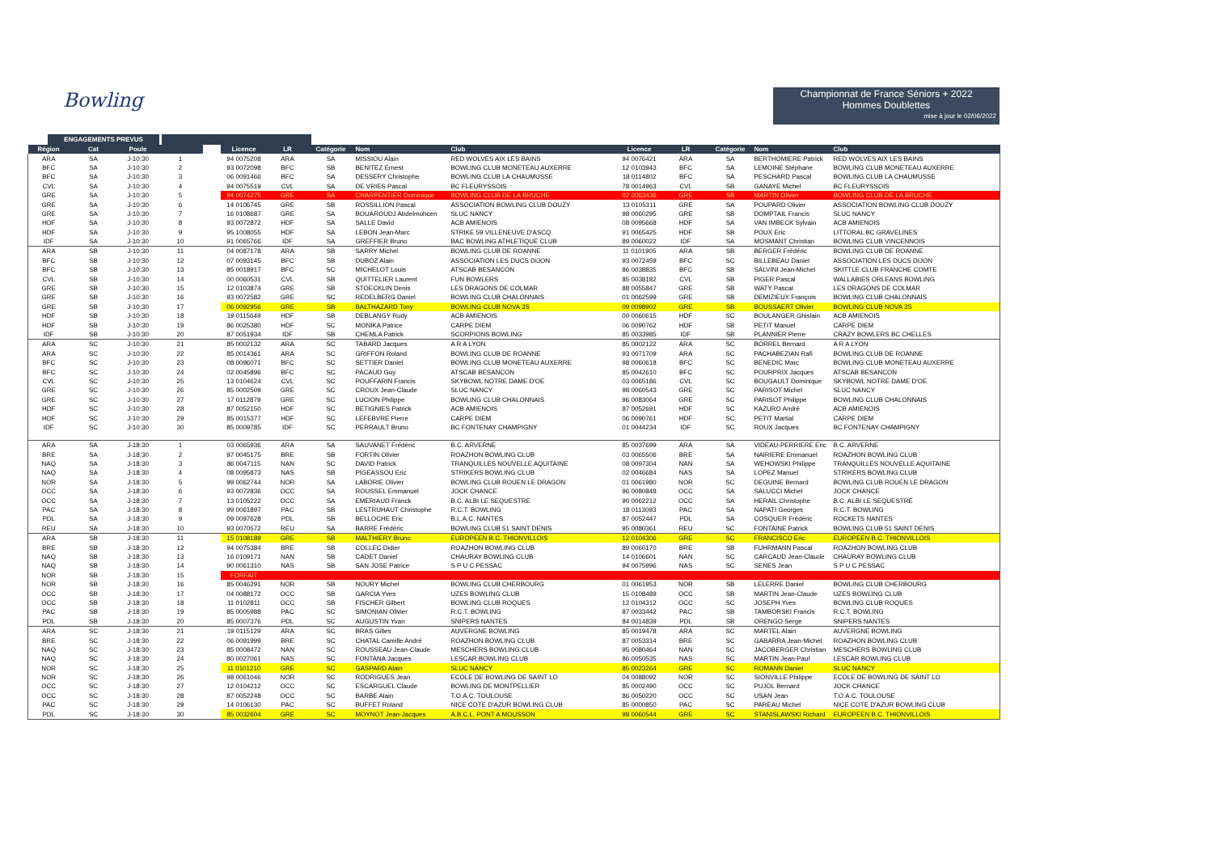Bowling
Championnat de France Séniors + 2022
Hommes Doublettes
mise à jour le 02/06/2022
ENGAGEMENTS PREVUS
| Région | Cat | Poule | | | Licence | LR | Catégorie | Nom | Club | Licence | LR | Catégorie | Nom | Club |
| --- | --- | --- | --- | --- | --- | --- | --- | --- | --- | --- | --- | --- | --- | --- |
| ARA | SA | J-10:30 | 1 | | 94 0075208 | ARA | SA | MISSIOU Alain | RED WOLVES AIX LES BAINS | 94 0076421 | ARA | SA | BERTHOMIERE Patrick | RED WOLVES AIX LES BAINS |
| BFC | SA | J-10:30 | 2 | | 93 0072098 | BFC | SB | BENITEZ Ernest | BOWLING CLUB MONETEAU AUXERRE | 12 0103943 | BFC | SA | LEMOINE Stéphane | BOWLING CLUB MONETEAU AUXERRE |
| BFC | SA | J-10:30 | 3 | | 06 0091466 | BFC | SA | DESSERY Christophe | BOWLING CLUB LA CHAUMUSSE | 18 0114802 | BFC | SA | PESCHARD Pascal | BOWLING CLUB LA CHAUMUSSE |
| CVL | SA | J-10:30 | 4 | | 94 0075519 | CVL | SA | DE VRIES Pascal | BC FLEURYSSOIS | 78 0014963 | CVL | SB | GANAYE Michel | BC FLEURYSSOIS |
| GRE | SA | J-10:30 | 5 | | 94 0074275 | GRE | SA | CHARPENTIER Dominique | BOWLING CLUB DE LA BRUCHE | 02 0063436 | GRE | SB | MARTIN Olivier | BOWLING CLUB DE LA BRUCHE |
| GRE | SA | J-10:30 | 6 | | 14 0106745 | GRE | SB | ROSSILLION Pascal | ASSOCIATION BOWLING CLUB DOUZY | 13 0105311 | GRE | SA | POUPARD Olivier | ASSOCIATION BOWLING CLUB DOUZY |
| GRE | SA | J-10:30 | 7 | | 16 0108687 | GRE | SA | BOUAROUDJ Abdelmohcen | SLUC NANCY | 98 0060295 | GRE | SB | DOMPTAIL Francis | SLUC NANCY |
| HDF | SA | J-10:30 | 8 | | 93 0072872 | HDF | SA | SALLE David | ACB AMIENOIS | 08 0095668 | HDF | SA | VAN IMBECK Sylvain | ACB AMIENOIS |
| HDF | SA | J-10:30 | 9 | | 95 1008055 | HDF | SA | LEBON Jean-Marc | STRIKE 59 VILLENEUVE D'ASCQ | 91 0065425 | HDF | SB | POUX Eric | LITTORAL BC GRAVELINES |
| IDF | SA | J-10:30 | 10 | | 91 0065766 | IDF | SA | GREFFIER Bruno | BAC BOWLING ATHLETIQUE CLUB | 89 0060022 | IDF | SA | MOSMANT Christian | BOWLING CLUB VINCENNOIS |
| ARA | SB | J-10:30 | 11 | | 04 0087178 | ARA | SB | SARRY Michel | BOWLING CLUB DE ROANNE | 11 0101905 | ARA | SB | BERGER Frédéric | BOWLING CLUB DE ROANNE |
| BFC | SB | J-10:30 | 12 | | 07 0093145 | BFC | SB | DUBOZ Alain | ASSOCIATION LES DUCS DIJON | 93 0072459 | BFC | SC | BILLEBEAU Daniel | ASSOCIATION LES DUCS DIJON |
| BFC | SB | J-10:30 | 13 | | 85 0018917 | BFC | SC | MICHELOT Louis | ATSCAB BESANCON | 86 0038835 | BFC | SB | SALVINI Jean-Michel | SKITTLE CLUB FRANCHE COMTE |
| CVL | SB | J-10:30 | 14 | | 00 0060531 | CVL | SB | QUITTELIER Laurent | FUN BOWLERS | 85 0038182 | CVL | SB | PIGER Pascal | WALLABIES ORLEANS BOWLING |
| GRE | SB | J-10:30 | 15 | | 12 0103874 | GRE | SB | STOECKLIN Denis | LES DRAGONS DE COLMAR | 88 0055847 | GRE | SB | WATY Pascal | LES DRAGONS DE COLMAR |
| GRE | SB | J-10:30 | 16 | | 93 0072582 | GRE | SC | REDELBERG Daniel | BOWLING CLUB CHALONNAIS | 01 0062599 | GRE | SB | DEMIZIEUX François | BOWLING CLUB CHALONNAIS |
| GRE | SB | J-10:30 | 17 | | 06 0092956 | GRE | SB | BALTHAZARD Tony | BOWLING CLUB NOVA 3S | 09 0098902 | GRE | SB | BOUSSAERT Olivier | BOWLING CLUB NOVA 3S |
| HDF | SB | J-10:30 | 18 | | 19 0115649 | HDF | SB | DEBLANGY Rudy | ACB AMIENOIS | 00 0060615 | HDF | SC | BOULANGER Ghislain | ACB AMIENOIS |
| HDF | SB | J-10:30 | 19 | | 86 0025380 | HDF | SC | MONIKA Patrice | CARPE DIEM | 06 0090762 | HDF | SB | PETIT Manuel | CARPE DIEM |
| IDF | SB | J-10:30 | 20 | | 87 0051934 | IDF | SB | CHEMLA Patrick | SCORPIONS BOWLING | 85 0033985 | IDF | SB | PLANNIER Pierre | CRAZY BOWLERS BC CHELLES |
| ARA | SC | J-10:30 | 21 | | 85 0002132 | ARA | SC | TABARD Jacques | A R A LYON | 85 0002122 | ARA | SC | BORREL Bernard | A R A LYON |
| ARA | SC | J-10:30 | 22 | | 85 0014361 | ARA | SC | GRIFFON Roland | BOWLING CLUB DE ROANNE | 93 0071709 | ARA | SC | PACHABEZIAN Rafi | BOWLING CLUB DE ROANNE |
| BFC | SC | J-10:30 | 23 | | 08 0096071 | BFC | SC | SETTIER Daniel | BOWLING CLUB MONETEAU AUXERRE | 98 0060618 | BFC | SC | BENEDIC Marc | BOWLING CLUB MONETEAU AUXERRE |
| BFC | SC | J-10:30 | 24 | | 02 0045896 | BFC | SC | PACAUD Guy | ATSCAB BESANCON | 85 0042610 | BFC | SC | POURPRIX Jacques | ATSCAB BESANCON |
| CVL | SC | J-10:30 | 25 | | 13 0104624 | CVL | SC | POUFFARIN Francis | SKYBOWL NOTRE DAME D'OE | 03 0065186 | CVL | SC | BOUGAULT Dominique | SKYBOWL NOTRE DAME D'OE |
| GRE | SC | J-10:30 | 26 | | 85 0002509 | GRE | SC | CROUX Jean-Claude | SLUC NANCY | 98 0060543 | GRE | SC | PARISOT Michel | SLUC NANCY |
| GRE | SC | J-10:30 | 27 | | 17 0112879 | GRE | SC | LUCION Philippe | BOWLING CLUB CHALONNAIS | 96 0083064 | GRE | SC | PARISOT Philippe | BOWLING CLUB CHALONNAIS |
| HDF | SC | J-10:30 | 28 | | 87 0052150 | HDF | SC | BETIGNIES Patrick | ACB AMIENOIS | 87 0052691 | HDF | SC | KAZURO André | ACB AMIENOIS |
| HDF | SC | J-10:30 | 29 | | 85 0015377 | HDF | SC | LEFEBVRE Pierre | CARPE DIEM | 06 0090761 | HDF | SC | PETIT Martial | CARPE DIEM |
| IDF | SC | J-10:30 | 30 | | 85 0009785 | IDF | SC | PERRAULT Bruno | BC FONTENAY CHAMPIGNY | 01 0044234 | IDF | SC | ROUX Jacques | BC FONTENAY CHAMPIGNY |
| ARA | SA | J-18:30 | 1 | | 03 0065936 | ARA | SA | SAUVANET Frédéric | B.C. ARVERNE | 85 0037699 | ARA | SA | VIDEAU-PERRIERE Eric | B.C. ARVERNE |
| BRE | SA | J-18:30 | 2 | | 97 0045175 | BRE | SB | FORTIN Olivier | ROAZHON BOWLING CLUB | 03 0065506 | BRE | SA | NAIRIERE Emmanuel | ROAZHON BOWLING CLUB |
| NAQ | SA | J-18:30 | 3 | | 86 0047115 | NAN | SC | DAVID Patrick | TRANQUILLES NOUVELLE AQUITAINE | 08 0097304 | NAN | SA | WEHOWSKI Philippe | TRANQUILLES NOUVELLE AQUITAINE |
| NAQ | SA | J-18:30 | 4 | | 08 0095873 | NAS | SB | PIGEASSOU Eric | STRIKERS BOWLING CLUB | 02 0046684 | NAS | SA | LOPEZ Manuel | STRIKERS BOWLING CLUB |
| NOR | SA | J-18:30 | 5 | | 99 0062744 | NOR | SA | LABORIE Olivier | BOWLING CLUB ROUEN LE DRAGON | 01 0061980 | NOR | SC | DEGUINE Bernard | BOWLING CLUB ROUEN LE DRAGON |
| OCC | SA | J-18:30 | 6 | | 93 0072836 | OCC | SA | ROUSSEL Emmanuel | JOCK CHANCE | 96 0080848 | OCC | SA | SALUCCI Michel | JOCK CHANCE |
| OCC | SA | J-18:30 | 7 | | 13 0105222 | OCC | SA | EMERIAUD Franck | B.C. ALBI LE SEQUESTRE | 90 0062212 | OCC | SA | HERAIL Christophe | B.C. ALBI LE SEQUESTRE |
| PAC | SA | J-18:30 | 8 | | 99 0061897 | PAC | SB | LESTRUHAUT Christophe | R.C.T. BOWLING | 18 0113093 | PAC | SA | NAPATI Georges | R.C.T. BOWLING |
| PDL | SA | J-18:30 | 9 | | 09 0097628 | PDL | SB | BELLOCHE Eric | B.L.A.C. NANTES | 87 0052447 | PDL | SA | COSQUER Frédéric | ROCKETS NANTES |
| REU | SA | J-18:30 | 10 | | 93 0070572 | REU | SA | BARRE Frédéric | BOWLING CLUB 51 SAINT DENIS | 95 0080361 | REU | SC | FONTAINE Patrick | BOWLING CLUB 51 SAINT DENIS |
| ARA | SB | J-18:30 | 11 | | 15 0108189 | GRE | SB | MALTHIERY Bruno | EUROPEEN B.C. THIONVILLOIS | 12 0104306 | GRE | SC | FRANCISCO Eric | EUROPEEN B.C. THIONVILLOIS |
| BRE | SB | J-18:30 | 12 | | 94 0075384 | BRE | SB | COLLEC Didier | ROAZHON BOWLING CLUB | 89 0060170 | BRE | SB | FUHRMANN Pascal | ROAZHON BOWLING CLUB |
| NAQ | SB | J-18:30 | 13 | | 16 0109171 | NAN | SB | CADET Daniel | CHAURAY BOWLING CLUB | 14 0106601 | NAN | SC | CARCAUD Jean-Claude | CHAURAY BOWLING CLUB |
| NAQ | SB | J-18:30 | 14 | | 90 0061310 | NAS | SB | SAN JOSE Patrice | S P U C PESSAC | 94 0075996 | NAS | SC | SENES Jean | S P U C PESSAC |
| NOR | SB | J-18:30 | 15 | | FORFAIT | | | | | | | | | |
| NOR | SB | J-18:30 | 16 | | 85 0046291 | NOR | SB | NOURY Michel | BOWLING CLUB CHERBOURG | 01 0061953 | NOR | SB | LELERRE Daniel | BOWLING CLUB CHERBOURG |
| OCC | SB | J-18:30 | 17 | | 04 0088172 | OCC | SB | GARCIA Yves | UZES BOWLING CLUB | 15 0108489 | OCC | SB | MARTIN Jean-Claude | UZES BOWLING CLUB |
| OCC | SB | J-18:30 | 18 | | 11 0102811 | OCC | SB | FISCHER Gilbert | BOWLING CLUB ROQUES | 12 0104312 | OCC | SC | JOSEPH Yves | BOWLING CLUB ROQUES |
| PAC | SB | J-18:30 | 19 | | 85 0005988 | PAC | SC | SIMONIAN Olivier | R.C.T. BOWLING | 87 0033442 | PAC | SB | TAMBORSKI Francis | R.C.T. BOWLING |
| PDL | SB | J-18:30 | 20 | | 85 0007376 | PDL | SC | AUGUSTIN Yvan | SNIPERS NANTES | 84 0014839 | PDL | SB | ORENGO Serge | SNIPERS NANTES |
| ARA | SC | J-18:30 | 21 | | 19 0115129 | ARA | SC | BRAS Gilles | AUVERGNE BOWLING | 85 0019478 | ARA | SC | MARTEL Alain | AUVERGNE BOWLING |
| BRE | SC | J-18:30 | 22 | | 06 0091999 | BRE | SC | CHATAL Camille André | ROAZHON BOWLING CLUB | 87 0053314 | BRE | SC | GABARRA Jean-Michel | ROAZHON BOWLING CLUB |
| NAQ | SC | J-18:30 | 23 | | 85 0008472 | NAN | SC | ROUSSEAU Jean-Claude | MESCHERS BOWLING CLUB | 95 0080464 | NAN | SC | JACOBERGER Christian | MESCHERS BOWLING CLUB |
| NAQ | SC | J-18:30 | 24 | | 80 0027061 | NAS | SC | FONTANA Jacques | LESCAR BOWLING CLUB | 86 0050535 | NAS | SC | MARTIN Jean-Paul | LESCAR BOWLING CLUB |
| NOR | SC | J-18:30 | 25 | | 11 0101210 | GRE | SC | GASPARD Alain | SLUC NANCY | 85 0023264 | GRE | SC | ROMANN Daniel | SLUC NANCY |
| NOR | SC | J-18:30 | 26 | | 98 0061046 | NOR | SC | RODRIGUES Jean | ECOLE DE BOWLING DE SAINT LO | 04 0088092 | NOR | SC | SIONVILLE Philippe | ECOLE DE BOWLING DE SAINT LO |
| OCC | SC | J-18:30 | 27 | | 12 0104212 | OCC | SC | ESCARGUEL Claude | BOWLING DE MONTPELLIER | 85 0002490 | OCC | SC | PUJOL Bernard | JOCK CHANCE |
| OCC | SC | J-18:30 | 28 | | 87 0052248 | OCC | SC | BARBE Alain | T.O.A.C. TOULOUSE | 86 0050220 | OCC | SC | USAN Jean | T.O.A.C. TOULOUSE |
| PAC | SC | J-18:30 | 29 | | 14 0106130 | PAC | SC | BUFFET Roland | NICE COTE D'AZUR BOWLING CLUB | 85 0000850 | PAC | SC | PAREAU Michel | NICE COTE D'AZUR BOWLING CLUB |
| PDL | SC | J-18:30 | 30 | | 85 0032604 | GRE | SC | MOYNOT Jean-Jacques | A.B.C.L. PONT A MOUSSON | 98 0060544 | GRE | SC | STANISLAWSKI Richard | EUROPEEN B.C. THIONVILLOIS |